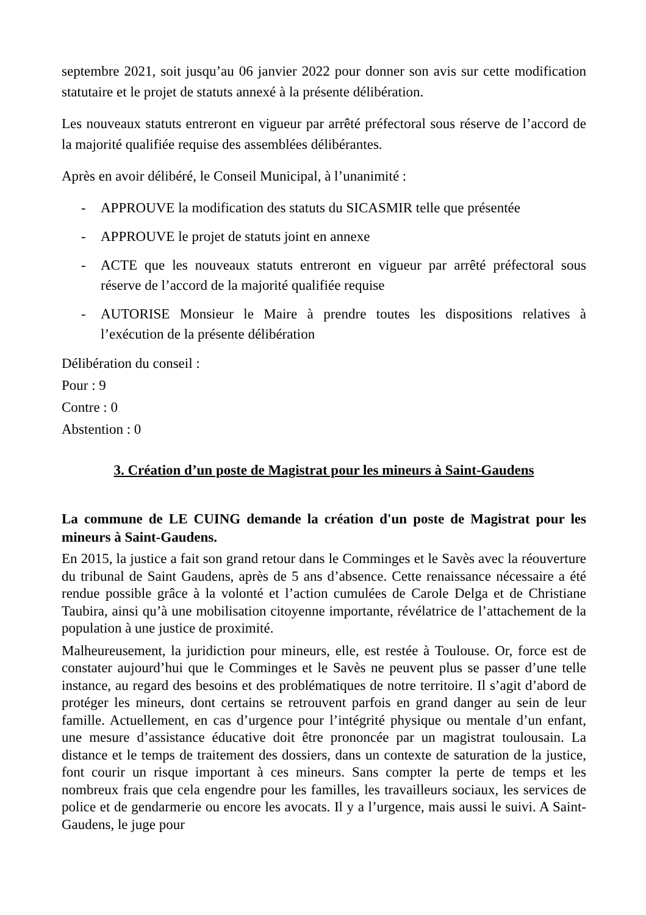septembre 2021, soit jusqu’au 06 janvier 2022 pour donner son avis sur cette modification statutaire et le projet de statuts annexé à la présente délibération.
Les nouveaux statuts entreront en vigueur par arrêté préfectoral sous réserve de l’accord de la majorité qualifiée requise des assemblées délibérantes.
Après en avoir délibéré, le Conseil Municipal, à l’unanimité :
- APPROUVE la modification des statuts du SICASMIR telle que présentée
- APPROUVE le projet de statuts joint en annexe
- ACTE que les nouveaux statuts entreront en vigueur par arrêté préfectoral sous réserve de l’accord de la majorité qualifiée requise
- AUTORISE Monsieur le Maire à prendre toutes les dispositions relatives à l’exécution de la présente délibération
Délibération du conseil :
Pour : 9
Contre : 0
Abstention : 0
3. Création d’un poste de Magistrat pour les mineurs à Saint-Gaudens
La commune de LE CUING demande la création d'un poste de Magistrat pour les mineurs à Saint-Gaudens.
En 2015, la justice a fait son grand retour dans le Comminges et le Savès avec la réouverture du tribunal de Saint Gaudens, après de 5 ans d’absence. Cette renaissance nécessaire a été rendue possible grâce à la volonté et l’action cumulées de Carole Delga et de Christiane Taubira, ainsi qu’à une mobilisation citoyenne importante, révélatrice de l’attachement de la population à une justice de proximité.
Malheureusement, la juridiction pour mineurs, elle, est restée à Toulouse. Or, force est de constater aujourd’hui que le Comminges et le Savès ne peuvent plus se passer d’une telle instance, au regard des besoins et des problématiques de notre territoire. Il s’agit d’abord de protéger les mineurs, dont certains se retrouvent parfois en grand danger au sein de leur famille. Actuellement, en cas d’urgence pour l’intégrité physique ou mentale d’un enfant, une mesure d’assistance éducative doit être prononcée par un magistrat toulousain. La distance et le temps de traitement des dossiers, dans un contexte de saturation de la justice, font courir un risque important à ces mineurs. Sans compter la perte de temps et les nombreux frais que cela engendre pour les familles, les travailleurs sociaux, les services de police et de gendarmerie ou encore les avocats. Il y a l’urgence, mais aussi le suivi. A Saint-Gaudens, le juge pour